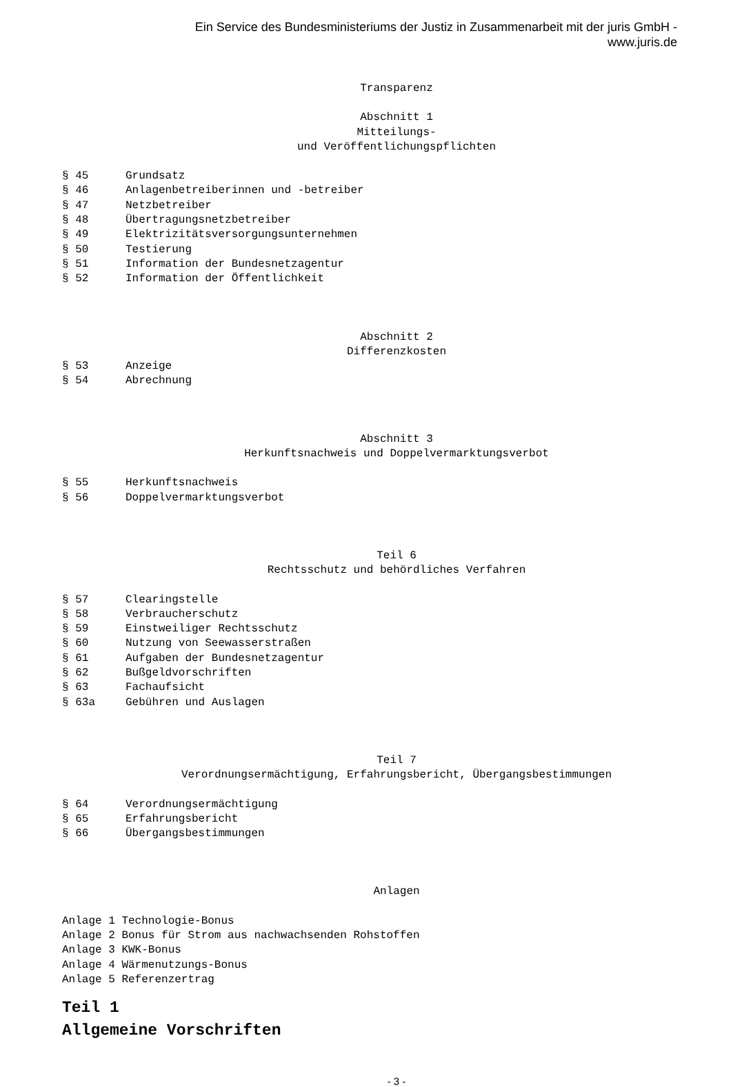Ein Service des Bundesministeriums der Justiz in Zusammenarbeit mit der juris GmbH -
www.juris.de
Transparenz
Abschnitt 1
Mitteilungs-
und Veröffentlichungspflichten
§ 45 Grundsatz
§ 46 Anlagenbetreiberinnen und -betreiber
§ 47 Netzbetreiber
§ 48 Übertragungsnetzbetreiber
§ 49 Elektrizitätsversorgungsunternehmen
§ 50 Testierung
§ 51 Information der Bundesnetzagentur
§ 52 Information der Öffentlichkeit
Abschnitt 2
Differenzkosten
§ 53 Anzeige
§ 54 Abrechnung
Abschnitt 3
Herkunftsnachweis und Doppelvermarktungsverbot
§ 55 Herkunftsnachweis
§ 56 Doppelvermarktungsverbot
Teil 6
Rechtsschutz und behördliches Verfahren
§ 57 Clearingstelle
§ 58 Verbraucherschutz
§ 59 Einstweiliger Rechtsschutz
§ 60 Nutzung von Seewasserstraßen
§ 61 Aufgaben der Bundesnetzagentur
§ 62 Bußgeldvorschriften
§ 63 Fachaufsicht
§ 63a Gebühren und Auslagen
Teil 7
Verordnungsermächtigung, Erfahrungsbericht, Übergangsbestimmungen
§ 64 Verordnungsermächtigung
§ 65 Erfahrungsbericht
§ 66 Übergangsbestimmungen
Anlagen
Anlage 1 Technologie-Bonus
Anlage 2 Bonus für Strom aus nachwachsenden Rohstoffen
Anlage 3 KWK-Bonus
Anlage 4 Wärmenutzungs-Bonus
Anlage 5 Referenzertrag
Teil 1
Allgemeine Vorschriften
- 3 -